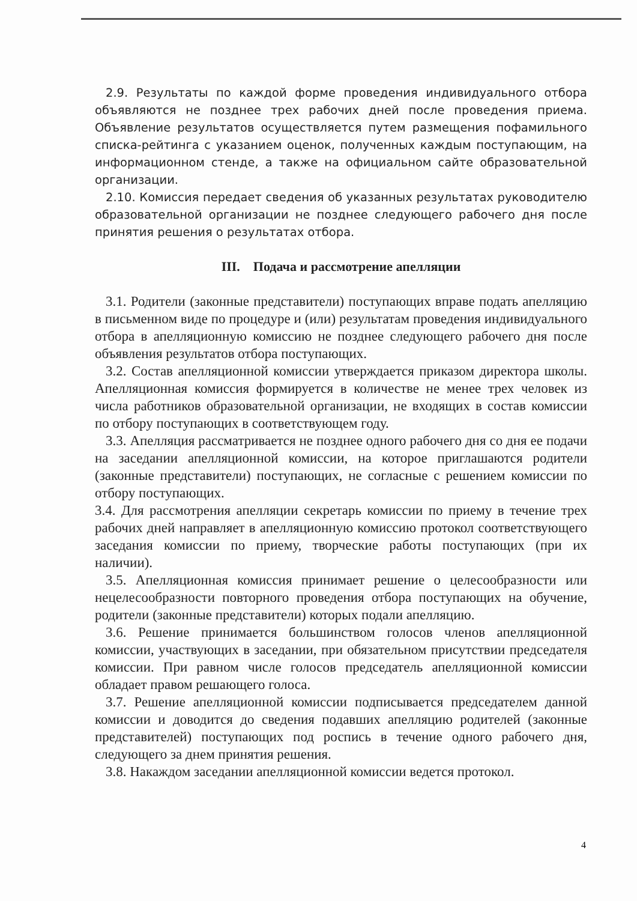2.9. Результаты по каждой форме проведения индивидуального отбора объявляются не позднее трех рабочих дней после проведения приема. Объявление результатов осуществляется путем размещения пофамильного списка-рейтинга с указанием оценок, полученных каждым поступающим, на информационном стенде, а также на официальном сайте образовательной организации.
2.10. Комиссия передает сведения об указанных результатах руководителю образовательной организации не позднее следующего рабочего дня после принятия решения о результатах отбора.
III. Подача и рассмотрение апелляции
3.1. Родители (законные представители) поступающих вправе подать апелляцию в письменном виде по процедуре и (или) результатам проведения индивидуального отбора в апелляционную комиссию не позднее следующего рабочего дня после объявления результатов отбора поступающих.
3.2. Состав апелляционной комиссии утверждается приказом директора школы. Апелляционная комиссия формируется в количестве не менее трех человек из числа работников образовательной организации, не входящих в состав комиссии по отбору поступающих в соответствующем году.
3.3. Апелляция рассматривается не позднее одного рабочего дня со дня ее подачи на заседании апелляционной комиссии, на которое приглашаются родители (законные представители) поступающих, не согласные с решением комиссии по отбору поступающих.
3.4. Для рассмотрения апелляции секретарь комиссии по приему в течение трех рабочих дней направляет в апелляционную комиссию протокол соответствующего заседания комиссии по приему, творческие работы поступающих (при их наличии).
3.5. Апелляционная комиссия принимает решение о целесообразности или нецелесообразности повторного проведения отбора поступающих на обучение, родители (законные представители) которых подали апелляцию.
3.6. Решение принимается большинством голосов членов апелляционной комиссии, участвующих в заседании, при обязательном присутствии председателя комиссии. При равном числе голосов председатель апелляционной комиссии обладает правом решающего голоса.
3.7. Решение апелляционной комиссии подписывается председателем данной комиссии и доводится до сведения подавших апелляцию родителей (законные представителей) поступающих под роспись в течение одного рабочего дня, следующего за днем принятия решения.
3.8. Накаждом заседании апелляционной комиссии ведется протокол.
4